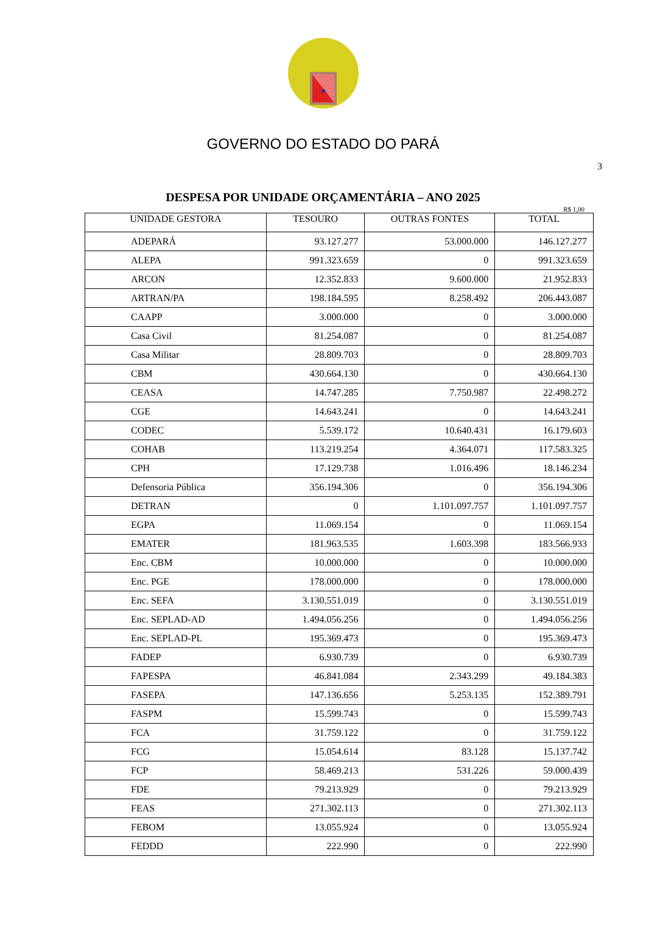★
GOVERNO DO ESTADO DO PARÁ
3
DESPESA POR UNIDADE ORÇAMENTÁRIA – ANO 2025
R$ 1,00
| UNIDADE GESTORA | TESOURO | OUTRAS FONTES | TOTAL |
| --- | --- | --- | --- |
| ADEPARÁ | 93.127.277 | 53.000.000 | 146.127.277 |
| ALEPA | 991.323.659 | 0 | 991.323.659 |
| ARCON | 12.352.833 | 9.600.000 | 21.952.833 |
| ARTRAN/PA | 198.184.595 | 8.258.492 | 206.443.087 |
| CAAPP | 3.000.000 | 0 | 3.000.000 |
| Casa Civil | 81.254.087 | 0 | 81.254.087 |
| Casa Militar | 28.809.703 | 0 | 28.809.703 |
| CBM | 430.664.130 | 0 | 430.664.130 |
| CEASA | 14.747.285 | 7.750.987 | 22.498.272 |
| CGE | 14.643.241 | 0 | 14.643.241 |
| CODEC | 5.539.172 | 10.640.431 | 16.179.603 |
| COHAB | 113.219.254 | 4.364.071 | 117.583.325 |
| CPH | 17.129.738 | 1.016.496 | 18.146.234 |
| Defensoria Pública | 356.194.306 | 0 | 356.194.306 |
| DETRAN | 0 | 1.101.097.757 | 1.101.097.757 |
| EGPA | 11.069.154 | 0 | 11.069.154 |
| EMATER | 181.963.535 | 1.603.398 | 183.566.933 |
| Enc. CBM | 10.000.000 | 0 | 10.000.000 |
| Enc. PGE | 178.000.000 | 0 | 178.000.000 |
| Enc. SEFA | 3.130.551.019 | 0 | 3.130.551.019 |
| Enc. SEPLAD-AD | 1.494.056.256 | 0 | 1.494.056.256 |
| Enc. SEPLAD-PL | 195.369.473 | 0 | 195.369.473 |
| FADEP | 6.930.739 | 0 | 6.930.739 |
| FAPESPA | 46.841.084 | 2.343.299 | 49.184.383 |
| FASEPA | 147.136.656 | 5.253.135 | 152.389.791 |
| FASPM | 15.599.743 | 0 | 15.599.743 |
| FCA | 31.759.122 | 0 | 31.759.122 |
| FCG | 15.054.614 | 83.128 | 15.137.742 |
| FCP | 58.469.213 | 531.226 | 59.000.439 |
| FDE | 79.213.929 | 0 | 79.213.929 |
| FEAS | 271.302.113 | 0 | 271.302.113 |
| FEBOM | 13.055.924 | 0 | 13.055.924 |
| FEDDD | 222.990 | 0 | 222.990 |